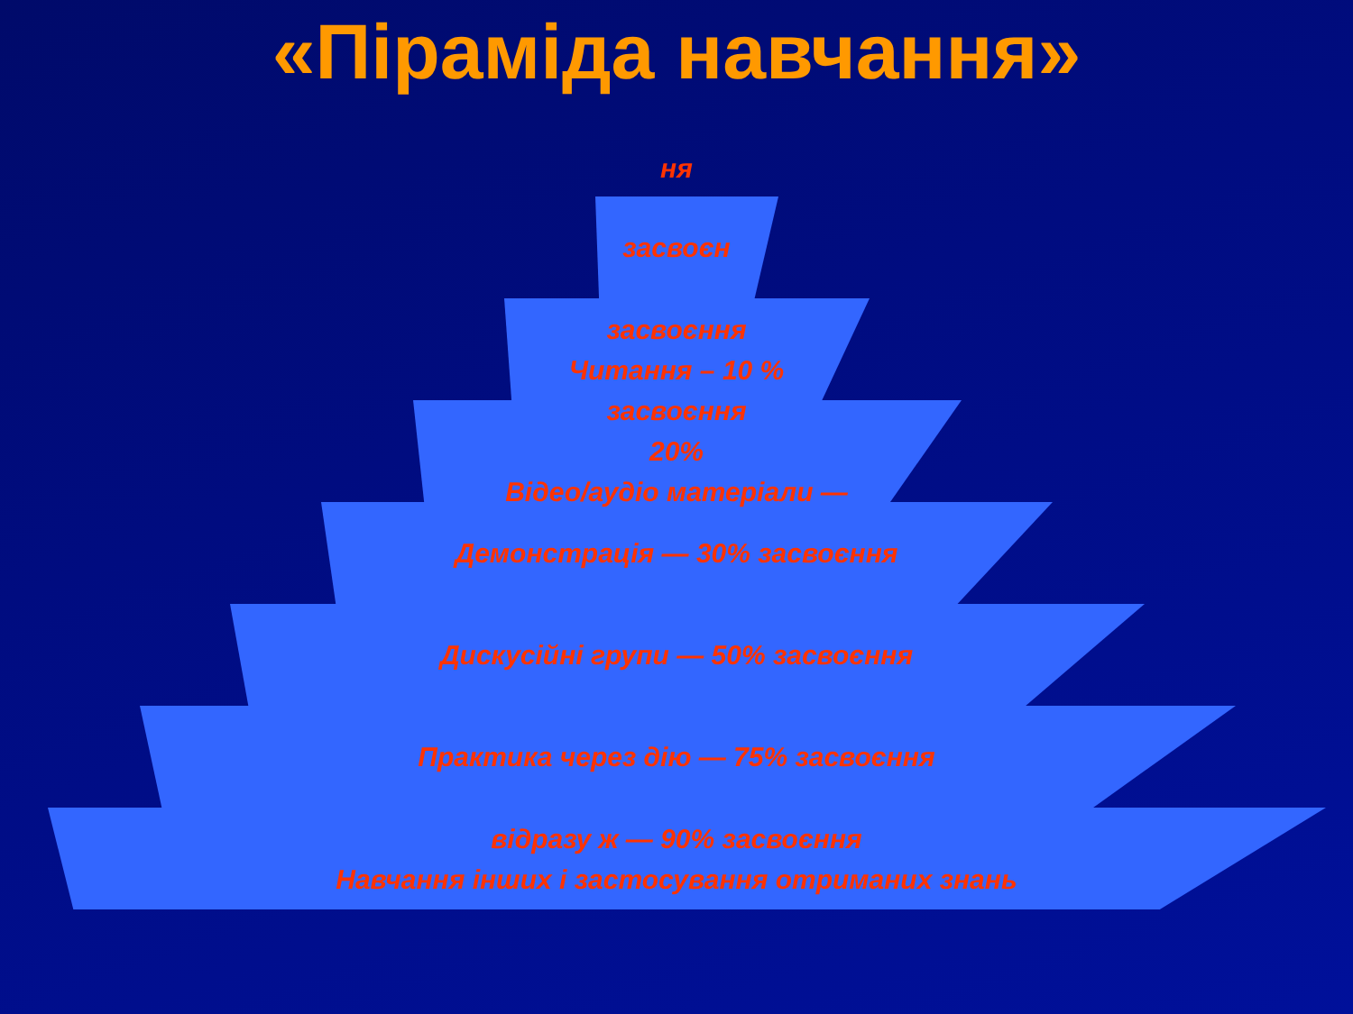«Піраміда навчання»
ня
засвоєн
засвоєння
Читання – 10 %
засвоєння
20%
Відео/аудіо матеріали —
Демонстрація — 30% засвоєння
Дискусійні групи — 50% засвоєння
Практика через дію — 75% засвоєння
відразу ж — 90% засвоєння
Навчання інших і застосування отриманих знань